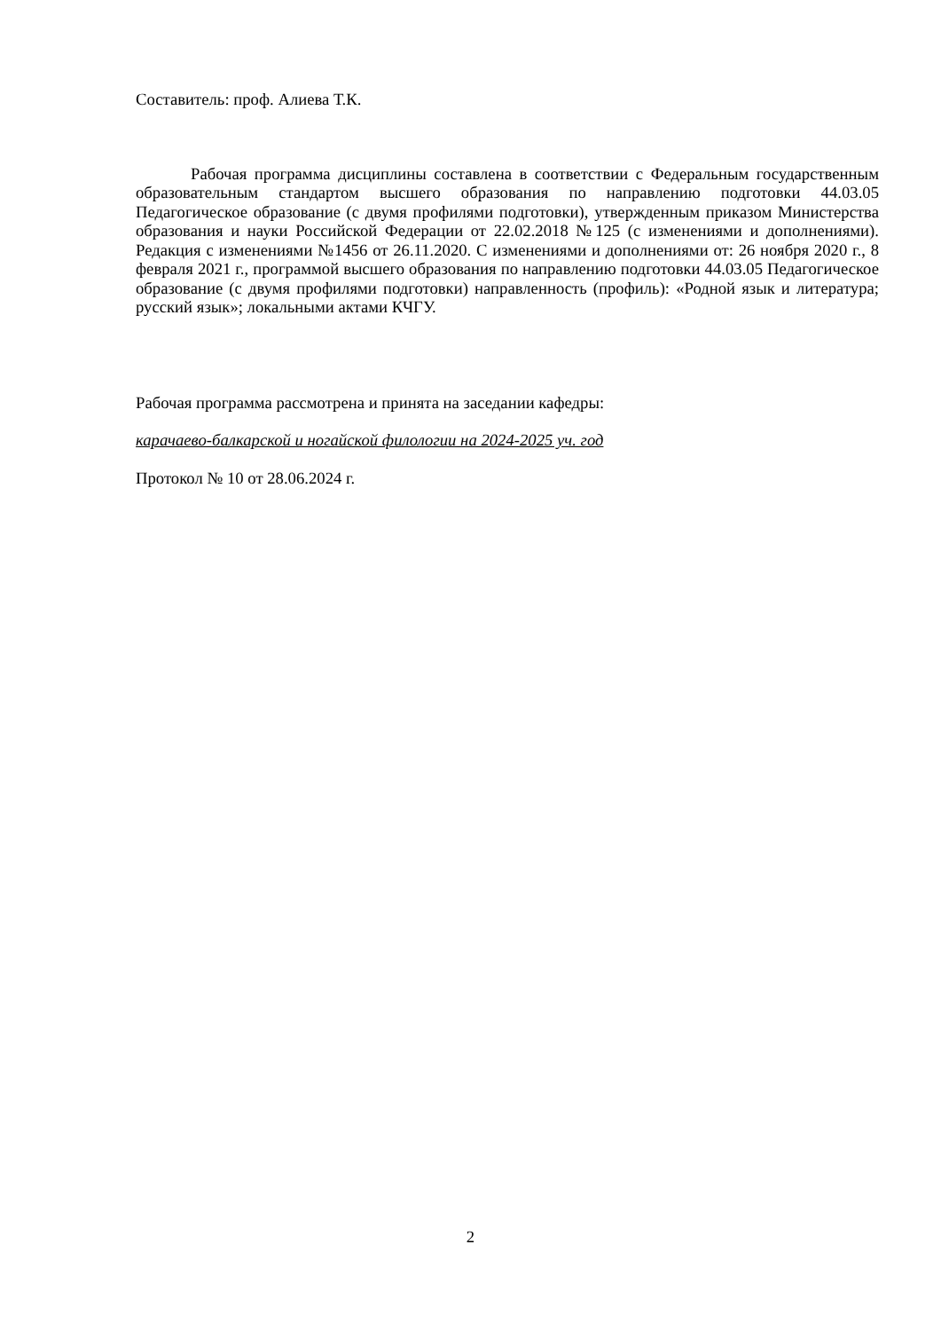Составитель: проф. Алиева Т.К.
Рабочая программа дисциплины составлена в соответствии с Федеральным государственным образовательным стандартом высшего образования по направлению подготовки 44.03.05 Педагогическое образование (с двумя профилями подготовки), утвержденным приказом Министерства образования и науки Российской Федерации от 22.02.2018 №125 (с изменениями и дополнениями). Редакция с изменениями №1456 от 26.11.2020. С изменениями и дополнениями от: 26 ноября 2020 г., 8 февраля 2021 г., программой высшего образования по направлению подготовки 44.03.05 Педагогическое образование (с двумя профилями подготовки) направленность (профиль): «Родной язык и литература; русский язык»; локальными актами КЧГУ.
Рабочая программа рассмотрена и принята на заседании кафедры:
карачаево-балкарской и ногайской филологии на 2024-2025 уч. год
Протокол № 10 от 28.06.2024 г.
2